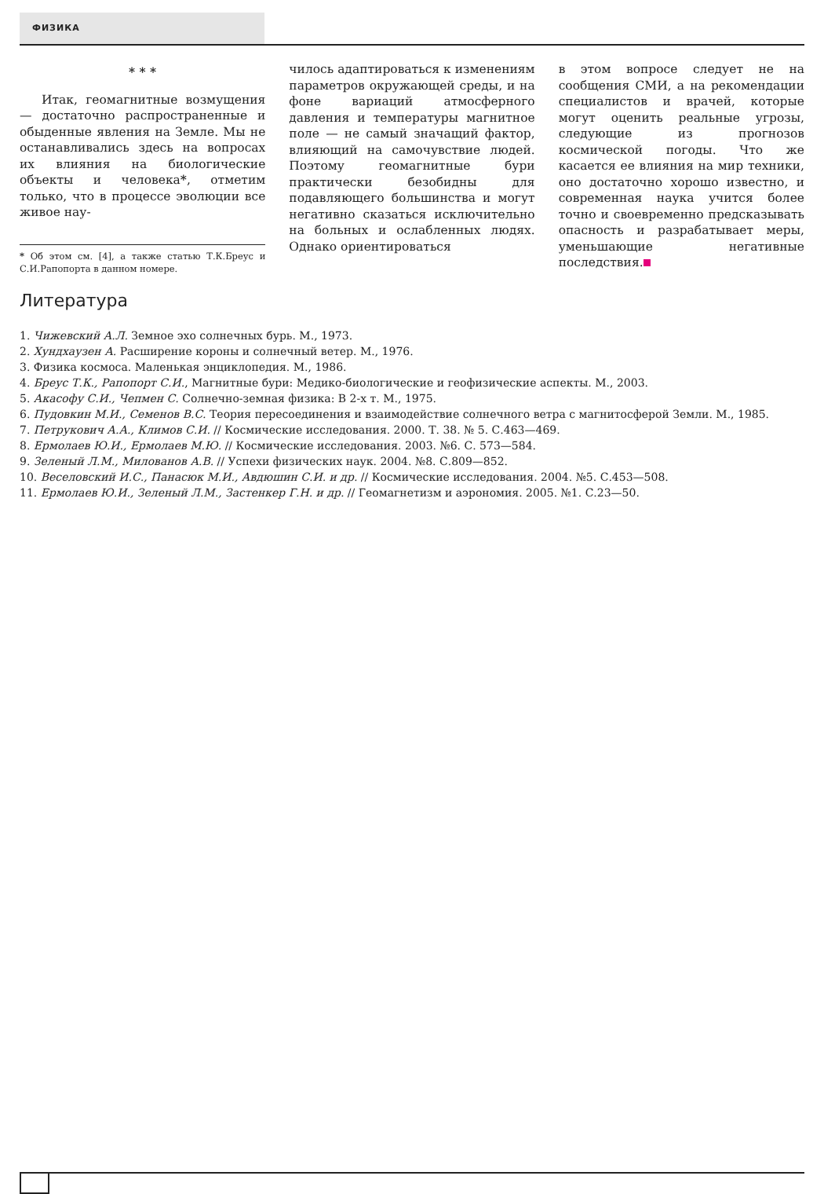ФИЗИКА
* * *
Итак, геомагнитные возмущения — достаточно распространенные и обыденные явления на Земле. Мы не останавливались здесь на вопросах их влияния на биологические объекты и человека*, отметим только, что в процессе эволюции все живое нау-
* Об этом см. [4], а также статью Т.К.Бреус и С.И.Рапопорта в данном номере.
чилось адаптироваться к изменениям параметров окружающей среды, и на фоне вариаций атмосферного давления и температуры магнитное поле — не самый значащий фактор, влияющий на самочувствие людей. Поэтому геомагнитные бури практически безобидны для подавляющего большинства и могут негативно сказаться исключительно на больных и ослабленных людях. Однако ориентироваться
в этом вопросе следует не на сообщения СМИ, а на рекомендации специалистов и врачей, которые могут оценить реальные угрозы, следующие из прогнозов космической погоды. Что же касается ее влияния на мир техники, оно достаточно хорошо известно, и современная наука учится более точно и своевременно предсказывать опасность и разрабатывает меры, уменьшающие негативные последствия.
Литература
1. Чижевский А.Л. Земное эхо солнечных бурь. М., 1973.
2. Хундхаузен А. Расширение короны и солнечный ветер. М., 1976.
3. Физика космоса. Маленькая энциклопедия. М., 1986.
4. Бреус Т.К., Рапопорт С.И., Магнитные бури: Медико-биологические и геофизические аспекты. М., 2003.
5. Акасофу С.И., Чепмен С. Солнечно-земная физика: В 2-х т. М., 1975.
6. Пудовкин М.И., Семенов В.С. Теория пересоединения и взаимодействие солнечного ветра с магнитосферой Земли. М., 1985.
7. Петрукович А.А., Климов С.И. // Космические исследования. 2000. Т. 38. № 5. С.463—469.
8. Ермолаев Ю.И., Ермолаев М.Ю. // Космические исследования. 2003. №6. С. 573—584.
9. Зеленый Л.М., Милованов А.В. // Успехи физических наук. 2004. №8. С.809—852.
10. Веселовский И.С., Панасюк М.И., Авдюшин С.И. и др. // Космические исследования. 2004. №5. С.453—508.
11. Ермолаев Ю.И., Зеленый Л.М., Застенкер Г.Н. и др. // Геомагнетизм и аэрономия. 2005. №1. С.23—50.